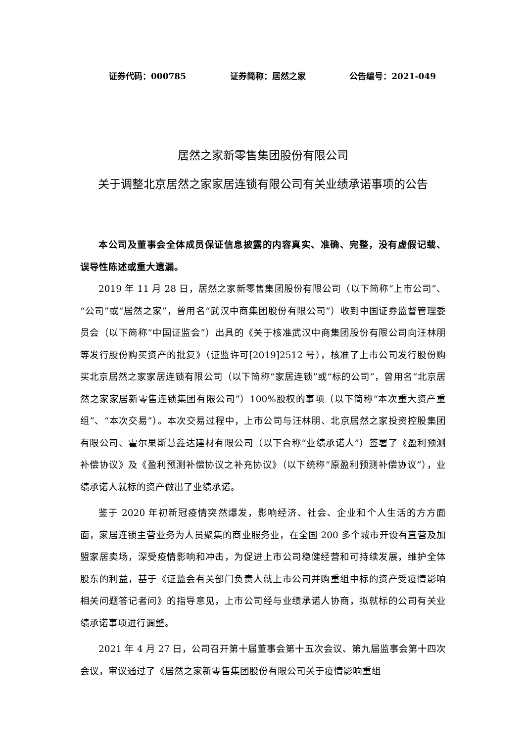证券代码：000785 证券简称：居然之家 公告编号：2021-049
居然之家新零售集团股份有限公司
关于调整北京居然之家家居连锁有限公司有关业绩承诺事项的公告
本公司及董事会全体成员保证信息披露的内容真实、准确、完整，没有虚假记载、误导性陈述或重大遗漏。
2019 年 11 月 28 日，居然之家新零售集团股份有限公司（以下简称“上市公司”、“公司”或“居然之家”，曾用名“武汉中商集团股份有限公司”）收到中国证券监督管理委员会（以下简称“中国证监会”）出具的《关于核准武汉中商集团股份有限公司向汪林朋等发行股份购买资产的批复》（证监许可[2019]2512 号），核准了上市公司发行股份购买北京居然之家家居连锁有限公司（以下简称“家居连锁”或“标的公司”，曾用名“北京居然之家家居新零售连锁集团有限公司”）100%股权的事项（以下简称“本次重大资产重组”、“本次交易”）。本次交易过程中，上市公司与汪林朋、北京居然之家投资控股集团有限公司、霍尔果斯慧鑫达建材有限公司（以下合称“业绩承诺人”）签署了《盈利预测补偿协议》及《盈利预测补偿协议之补充协议》（以下统称“原盈利预测补偿协议”），业绩承诺人就标的资产做出了业绩承诺。
鉴于 2020 年初新冠疫情突然爆发，影响经济、社会、企业和个人生活的方方面面，家居连锁主营业务为人员聚集的商业服务业，在全国 200 多个城市开设有直营及加盟家居卖场，深受疫情影响和冲击，为促进上市公司稳健经营和可持续发展，维护全体股东的利益，基于《证监会有关部门负责人就上市公司并购重组中标的资产受疫情影响相关问题答记者问》的指导意见，上市公司经与业绩承诺人协商，拟就标的公司有关业绩承诺事项进行调整。
2021 年 4 月 27 日，公司召开第十届董事会第十五次会议、第九届监事会第十四次会议，审议通过了《居然之家新零售集团股份有限公司关于疫情影响重组